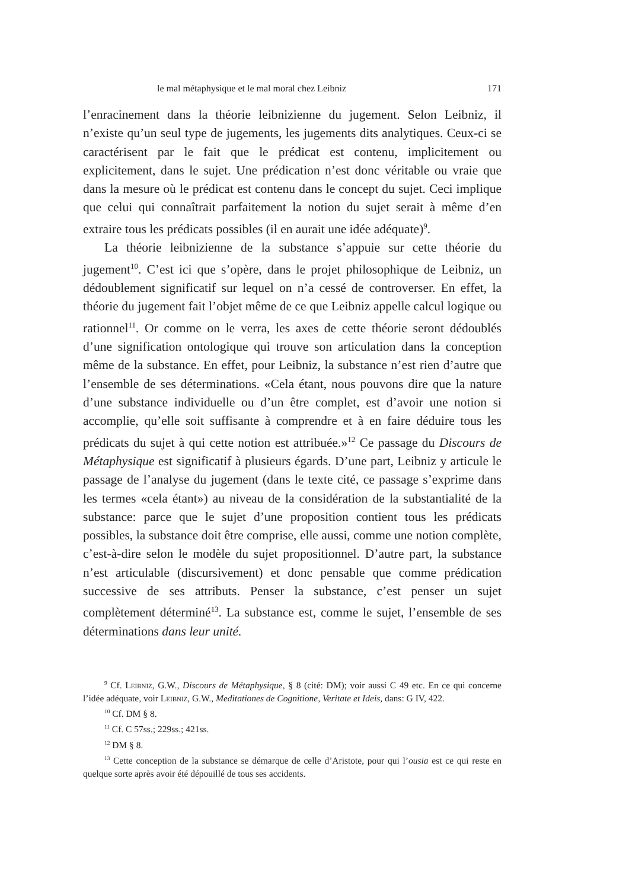le mal métaphysique et le mal moral chez Leibniz 171
l’enracinement dans la théorie leibnizienne du jugement. Selon Leibniz, il n’existe qu’un seul type de jugements, les jugements dits analytiques. Ceux-ci se caractérisent par le fait que le prédicat est contenu, implicitement ou explicitement, dans le sujet. Une prédication n’est donc véritable ou vraie que dans la mesure où le prédicat est contenu dans le concept du sujet. Ceci implique que celui qui connaîtrait parfaitement la notion du sujet serait à même d’en extraire tous les prédicats possibles (il en aurait une idée adéquate)<sup>9</sup>.
La théorie leibnizienne de la substance s’appuie sur cette théorie du jugement<sup>10</sup>. C’est ici que s’opère, dans le projet philosophique de Leibniz, un dédoublement significatif sur lequel on n’a cessé de controverser. En effet, la théorie du jugement fait l’objet même de ce que Leibniz appelle calcul logique ou rationnel<sup>11</sup>. Or comme on le verra, les axes de cette théorie seront dédoublés d’une signification ontologique qui trouve son articulation dans la conception même de la substance. En effet, pour Leibniz, la substance n’est rien d’autre que l’ensemble de ses déterminations. «Cela étant, nous pouvons dire que la nature d’une substance individuelle ou d’un être complet, est d’avoir une notion si accomplie, qu’elle soit suffisante à comprendre et à en faire déduire tous les prédicats du sujet à qui cette notion est attribuée.»<sup>12</sup> Ce passage du Discours de Métaphysique est significatif à plusieurs égards. D’une part, Leibniz y articule le passage de l’analyse du jugement (dans le texte cité, ce passage s’exprime dans les termes «cela étant») au niveau de la considération de la substantialité de la substance: parce que le sujet d’une proposition contient tous les prédicats possibles, la substance doit être comprise, elle aussi, comme une notion complète, c’est-à-dire selon le modèle du sujet propositionnel. D’autre part, la substance n’est articulable (discursivement) et donc pensable que comme prédication successive de ses attributs. Penser la substance, c’est penser un sujet complètement déterminé<sup>13</sup>. La substance est, comme le sujet, l’ensemble de ses déterminations dans leur unité.
<sup>9</sup> Cf. Leibniz, G.W., Discours de Métaphysique, § 8 (cité: DM); voir aussi C 49 etc. En ce qui concerne l’idée adéquate, voir Leibniz, G.W., Meditationes de Cognitione, Veritate et Ideis, dans: G IV, 422.
<sup>10</sup> Cf. DM § 8.
<sup>11</sup> Cf. C 57ss.; 229ss.; 421ss.
<sup>12</sup> DM § 8.
<sup>13</sup> Cette conception de la substance se démarque de celle d’Aristote, pour qui l’ousia est ce qui reste en quelque sorte après avoir été dépouillé de tous ses accidents.